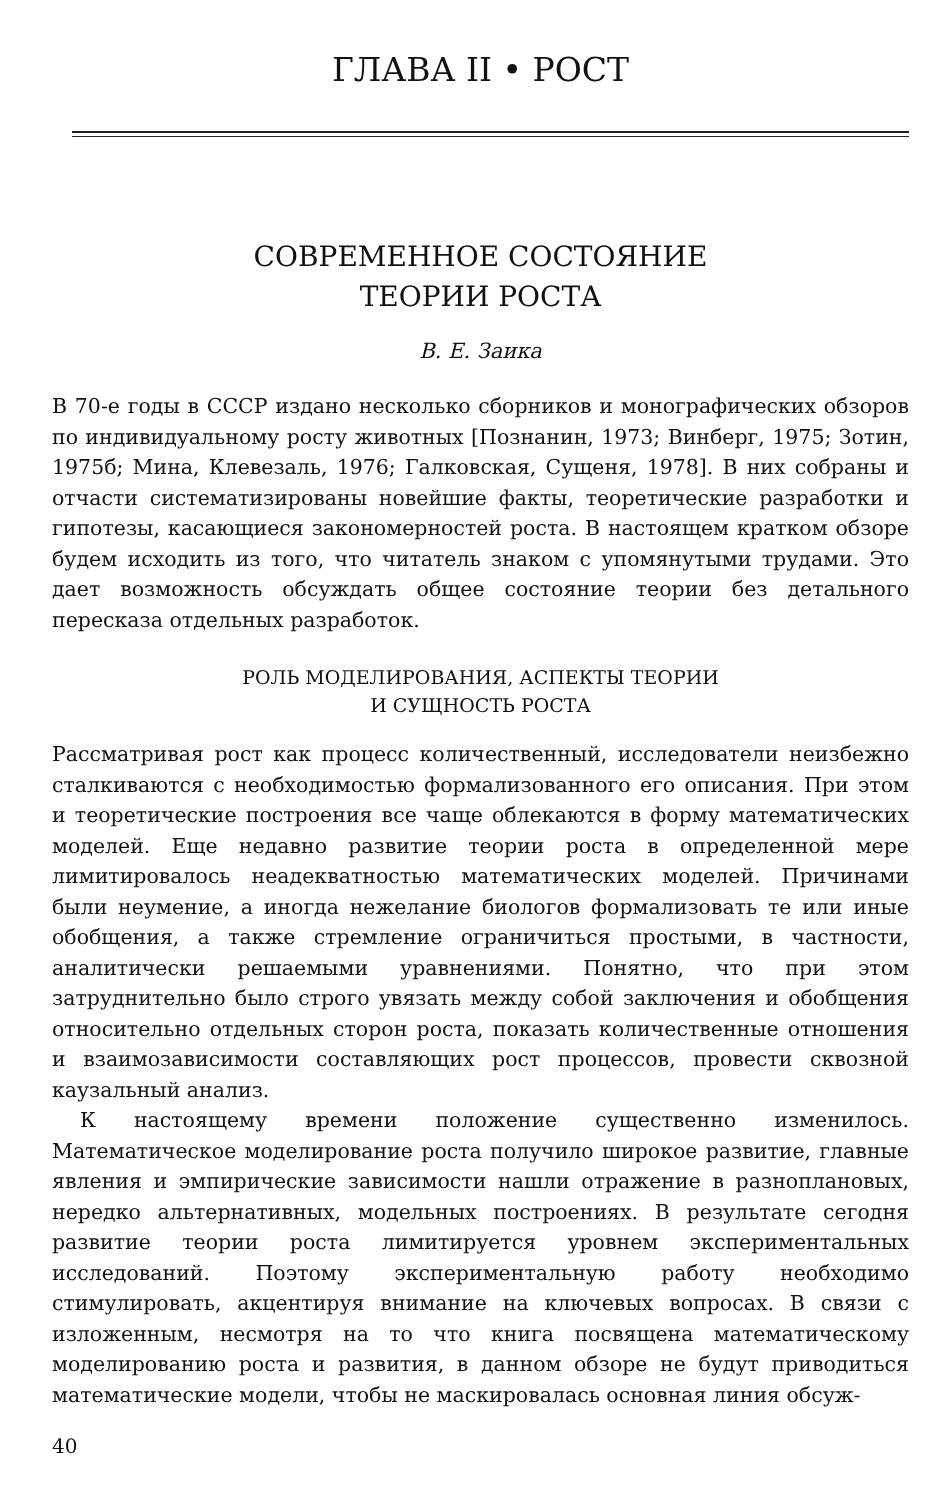ГЛАВА II • РОСТ
СОВРЕМЕННОЕ СОСТОЯНИЕ
ТЕОРИИ РОСТА
В. Е. Заика
В 70-е годы в СССР издано несколько сборников и монографических обзоров по индивидуальному росту животных [Познанин, 1973; Винберг, 1975; Зотин, 1975б; Мина, Клевезаль, 1976; Галковская, Сущеня, 1978]. В них собраны и отчасти систематизированы новейшие факты, теоретические разработки и гипотезы, касающиеся закономерностей роста. В настоящем кратком обзоре будем исходить из того, что читатель знаком с упомянутыми трудами. Это дает возможность обсуждать общее состояние теории без детального пересказа отдельных разработок.
РОЛЬ МОДЕЛИРОВАНИЯ, АСПЕКТЫ ТЕОРИИ
И СУЩНОСТЬ РОСТА
Рассматривая рост как процесс количественный, исследователи неизбежно сталкиваются с необходимостью формализованного его описания. При этом и теоретические построения все чаще облекаются в форму математических моделей. Еще недавно развитие теории роста в определенной мере лимитировалось неадекватностью математических моделей. Причинами были неумение, а иногда нежелание биологов формализовать те или иные обобщения, а также стремление ограничиться простыми, в частности, аналитически решаемыми уравнениями. Понятно, что при этом затруднительно было строго увязать между собой заключения и обобщения относительно отдельных сторон роста, показать количественные отношения и взаимозависимости составляющих рост процессов, провести сквозной каузальный анализ.
К настоящему времени положение существенно изменилось. Математическое моделирование роста получило широкое развитие, главные явления и эмпирические зависимости нашли отражение в разноплановых, нередко альтернативных, модельных построениях. В результате сегодня развитие теории роста лимитируется уровнем экспериментальных исследований. Поэтому экспериментальную работу необходимо стимулировать, акцентируя внимание на ключевых вопросах. В связи с изложенным, несмотря на то что книга посвящена математическому моделированию роста и развития, в данном обзоре не будут приводиться математические модели, чтобы не маскировалась основная линия обсуж-
40